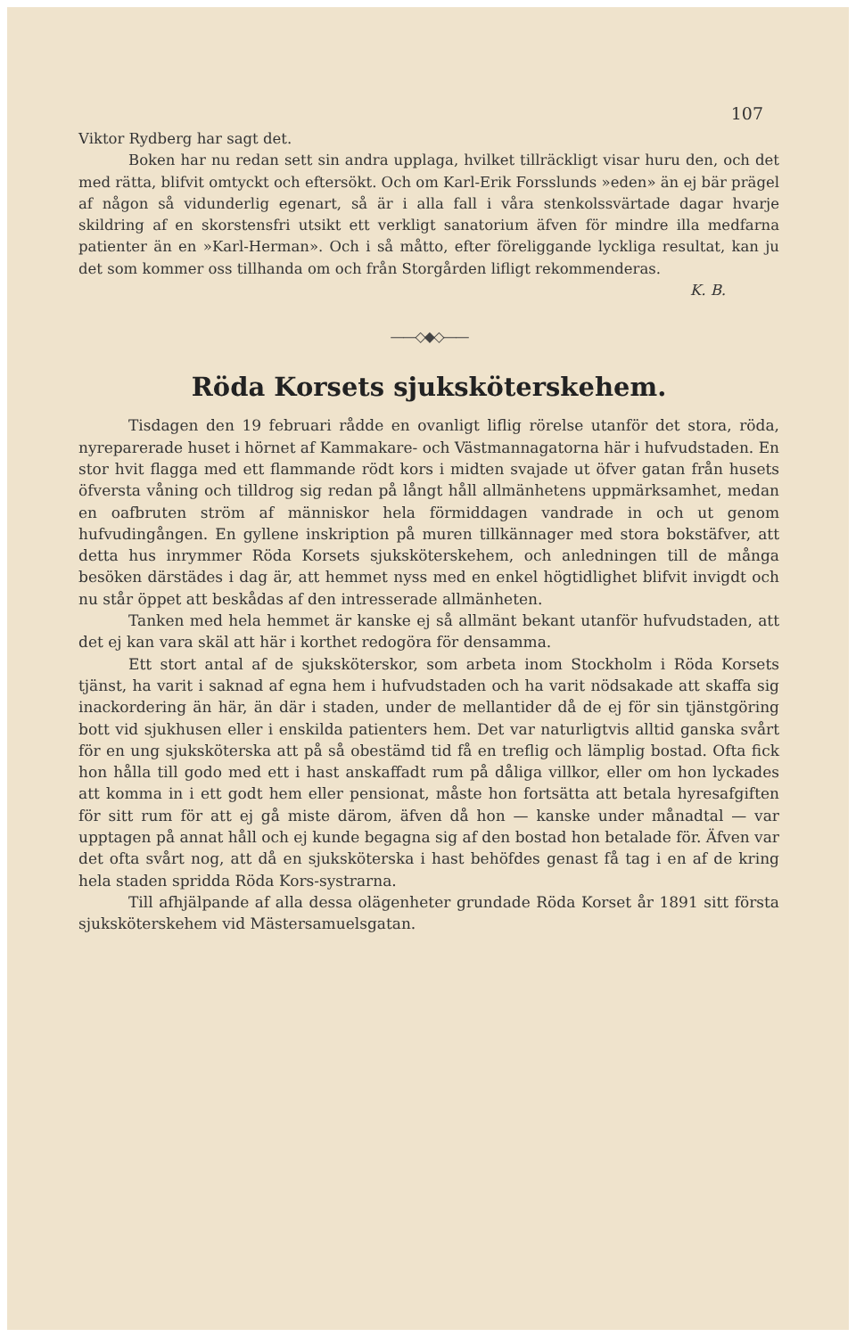107
Viktor Rydberg har sagt det.
Boken har nu redan sett sin andra upplaga, hvilket tillräckligt visar huru den, och det med rätta, blifvit omtyckt och eftersökt. Och om Karl-Erik Forsslunds »eden» än ej bär prägel af någon så vidunderlig egenart, så är i alla fall i våra stenkolssvärtade dagar hvarje skildring af en skorstensfri utsikt ett verkligt sanatorium äfven för mindre illa medfarna patienter än en »Karl-Herman». Och i så måtto, efter föreliggande lyckliga resultat, kan ju det som kommer oss tillhanda om och från Storgården lifligt rekommenderas.
K. B.
——◇◆◇——
Röda Korsets sjuksköterskehem.
Tisdagen den 19 februari rådde en ovanligt liflig rörelse utanför det stora, röda, nyreparerade huset i hörnet af Kammakare- och Västmannagatorna här i hufvudstaden. En stor hvit flagga med ett flammande rödt kors i midten svajade ut öfver gatan från husets öfversta våning och tilldrog sig redan på långt håll allmänhetens uppmärksamhet, medan en oafbruten ström af människor hela förmiddagen vandrade in och ut genom hufvudingången. En gyllene inskription på muren tillkännager med stora bokstäfver, att detta hus inrymmer Röda Korsets sjuksköterskehem, och anledningen till de många besöken därstädes i dag är, att hemmet nyss med en enkel högtidlighet blifvit invigdt och nu står öppet att beskådas af den intresserade allmänheten.
Tanken med hela hemmet är kanske ej så allmänt bekant utanför hufvudstaden, att det ej kan vara skäl att här i korthet redogöra för densamma.
Ett stort antal af de sjuksköterskor, som arbeta inom Stockholm i Röda Korsets tjänst, ha varit i saknad af egna hem i hufvudstaden och ha varit nödsakade att skaffa sig inackordering än här, än där i staden, under de mellantider då de ej för sin tjänstgöring bott vid sjukhusen eller i enskilda patienters hem. Det var naturligtvis alltid ganska svårt för en ung sjuksköterska att på så obestämd tid få en treflig och lämplig bostad. Ofta fick hon hålla till godo med ett i hast anskaffadt rum på dåliga villkor, eller om hon lyckades att komma in i ett godt hem eller pensionat, måste hon fortsätta att betala hyresafgiften för sitt rum för att ej gå miste därom, äfven då hon — kanske under månadtal — var upptagen på annat håll och ej kunde begagna sig af den bostad hon betalade för. Äfven var det ofta svårt nog, att då en sjuksköterska i hast behöfdes genast få tag i en af de kring hela staden spridda Röda Kors-systrarna.
Till afhjälpande af alla dessa olägenheter grundade Röda Korset år 1891 sitt första sjuksköterskehem vid Mästersamuelsgatan.